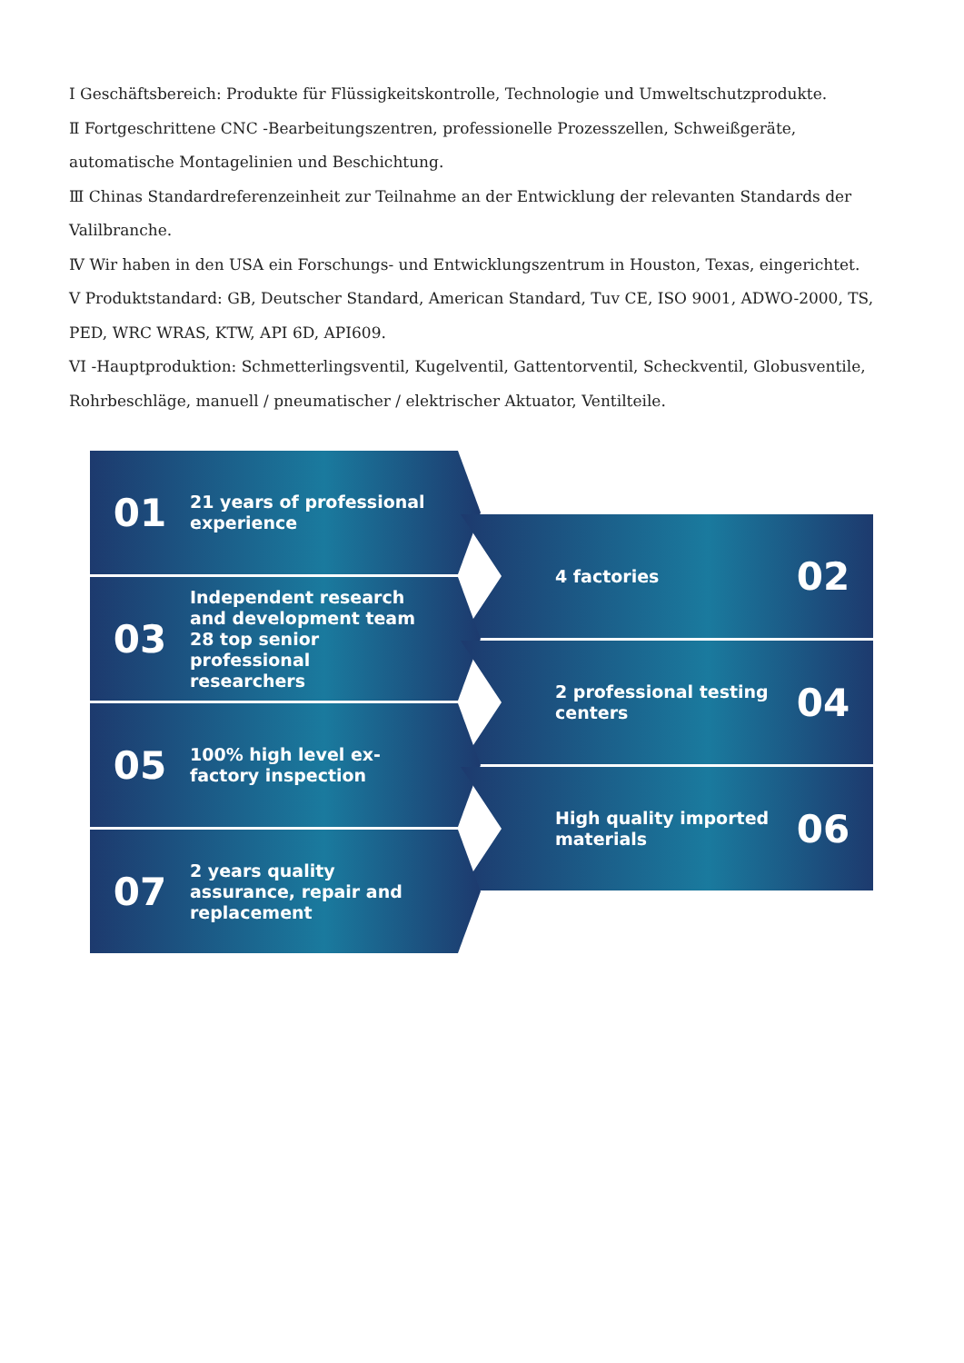I Geschäftsbereich: Produkte für Flüssigkeitskontrolle, Technologie und Umweltschutzprodukte.
Ⅱ Fortgeschrittene CNC -Bearbeitungszentren, professionelle Prozesszellen, Schweißgeräte, automatische Montagelinien und Beschichtung.
Ⅲ Chinas Standardreferenzeinheit zur Teilnahme an der Entwicklung der relevanten Standards der Valilbranche.
Ⅳ Wir haben in den USA ein Forschungs- und Entwicklungszentrum in Houston, Texas, eingerichtet.
V Produktstandard: GB, Deutscher Standard, American Standard, Tuv CE, ISO 9001, ADWO-2000, TS, PED, WRC WRAS, KTW, API 6D, API609.
VI -Hauptproduktion: Schmetterlingsventil, Kugelventil, Gattentorventil, Scheckventil, Globusventile, Rohrbeschläge, manuell / pneumatischer / elektrischer Aktuator, Ventilteile.
01
21 years of professional experience
4 factories
02
03
Independent research and development team
28 top senior professional researchers
2 professional testing centers
04
05
100% high level ex-factory inspection
High quality imported materials
06
07
2 years quality assurance, repair and replacement